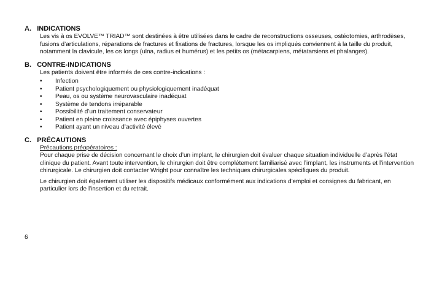A. INDICATIONS
Les vis à os EVOLVE™ TRIAD™ sont destinées à être utilisées dans le cadre de reconstructions osseuses, ostéotomies, arthrodèses, fusions d’articulations, réparations de fractures et fixations de fractures, lorsque les os impliqués conviennent à la taille du produit, notamment la clavicule, les os longs (ulna, radius et humérus) et les petits os (métacarpiens, métatarsiens et phalanges).
B. CONTRE-INDICATIONS
Les patients doivent être informés de ces contre-indications :
• Infection
• Patient psychologiquement ou physiologiquement inadéquat
• Peau, os ou système neurovasculaire inadéquat
• Système de tendons irréparable
• Possibilité d’un traitement conservateur
• Patient en pleine croissance avec épiphyses ouvertes
• Patient ayant un niveau d’activité élevé
C. PRÉCAUTIONS
Précautions préopératoires :
Pour chaque prise de décision concernant le choix d’un implant, le chirurgien doit évaluer chaque situation individuelle d’après l’état clinique du patient. Avant toute intervention, le chirurgien doit être complètement familiarisé avec l’implant, les instruments et l’intervention chirurgicale. Le chirurgien doit contacter Wright pour connaître les techniques chirurgicales spécifiques du produit.
Le chirurgien doit également utiliser les dispositifs médicaux conformément aux indications d'emploi et consignes du fabricant, en particulier lors de l'insertion et du retrait.
6